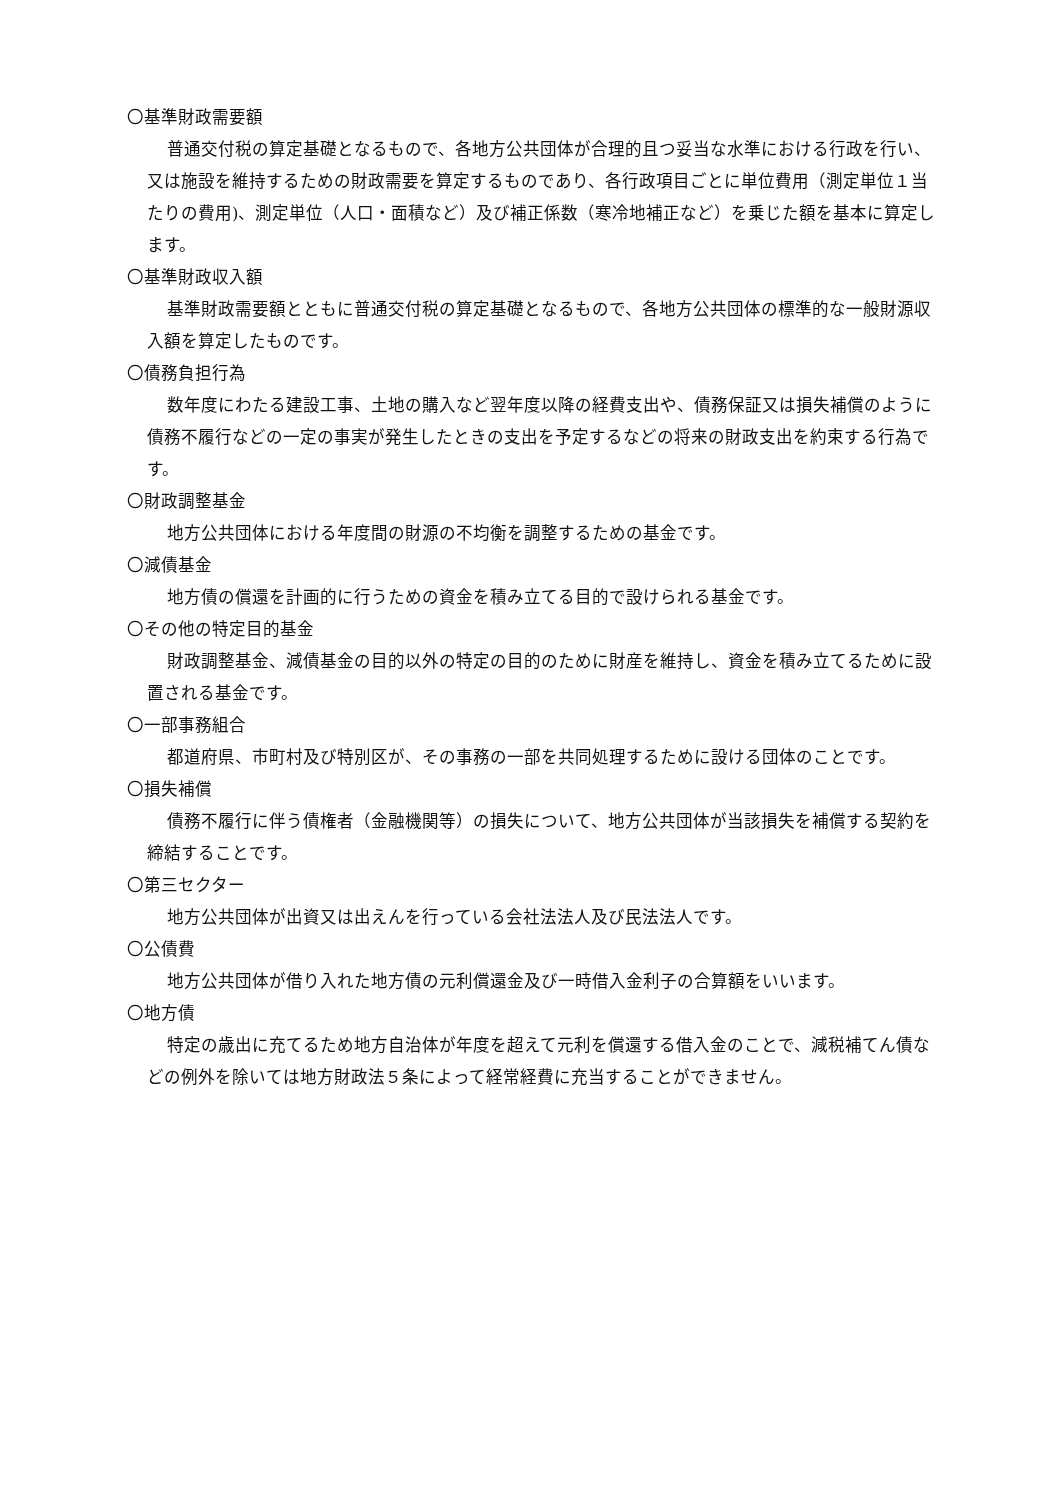〇基準財政需要額
普通交付税の算定基礎となるもので、各地方公共団体が合理的且つ妥当な水準における行政を行い、又は施設を維持するための財政需要を算定するものであり、各行政項目ごとに単位費用（測定単位１当たりの費用)、測定単位（人口・面積など）及び補正係数（寒冷地補正など）を乗じた額を基本に算定します。
〇基準財政収入額
基準財政需要額とともに普通交付税の算定基礎となるもので、各地方公共団体の標準的な一般財源収入額を算定したものです。
〇債務負担行為
数年度にわたる建設工事、土地の購入など翌年度以降の経費支出や、債務保証又は損失補償のように債務不履行などの一定の事実が発生したときの支出を予定するなどの将来の財政支出を約束する行為です。
〇財政調整基金
地方公共団体における年度間の財源の不均衡を調整するための基金です。
〇減債基金
地方債の償還を計画的に行うための資金を積み立てる目的で設けられる基金です。
〇その他の特定目的基金
財政調整基金、減債基金の目的以外の特定の目的のために財産を維持し、資金を積み立てるために設置される基金です。
〇一部事務組合
都道府県、市町村及び特別区が、その事務の一部を共同処理するために設ける団体のことです。
〇損失補償
債務不履行に伴う債権者（金融機関等）の損失について、地方公共団体が当該損失を補償する契約を締結することです。
〇第三セクター
地方公共団体が出資又は出えんを行っている会社法法人及び民法法人です。
〇公債費
地方公共団体が借り入れた地方債の元利償還金及び一時借入金利子の合算額をいいます。
〇地方債
特定の歳出に充てるため地方自治体が年度を超えて元利を償還する借入金のことで、減税補てん債などの例外を除いては地方財政法５条によって経常経費に充当することができません。